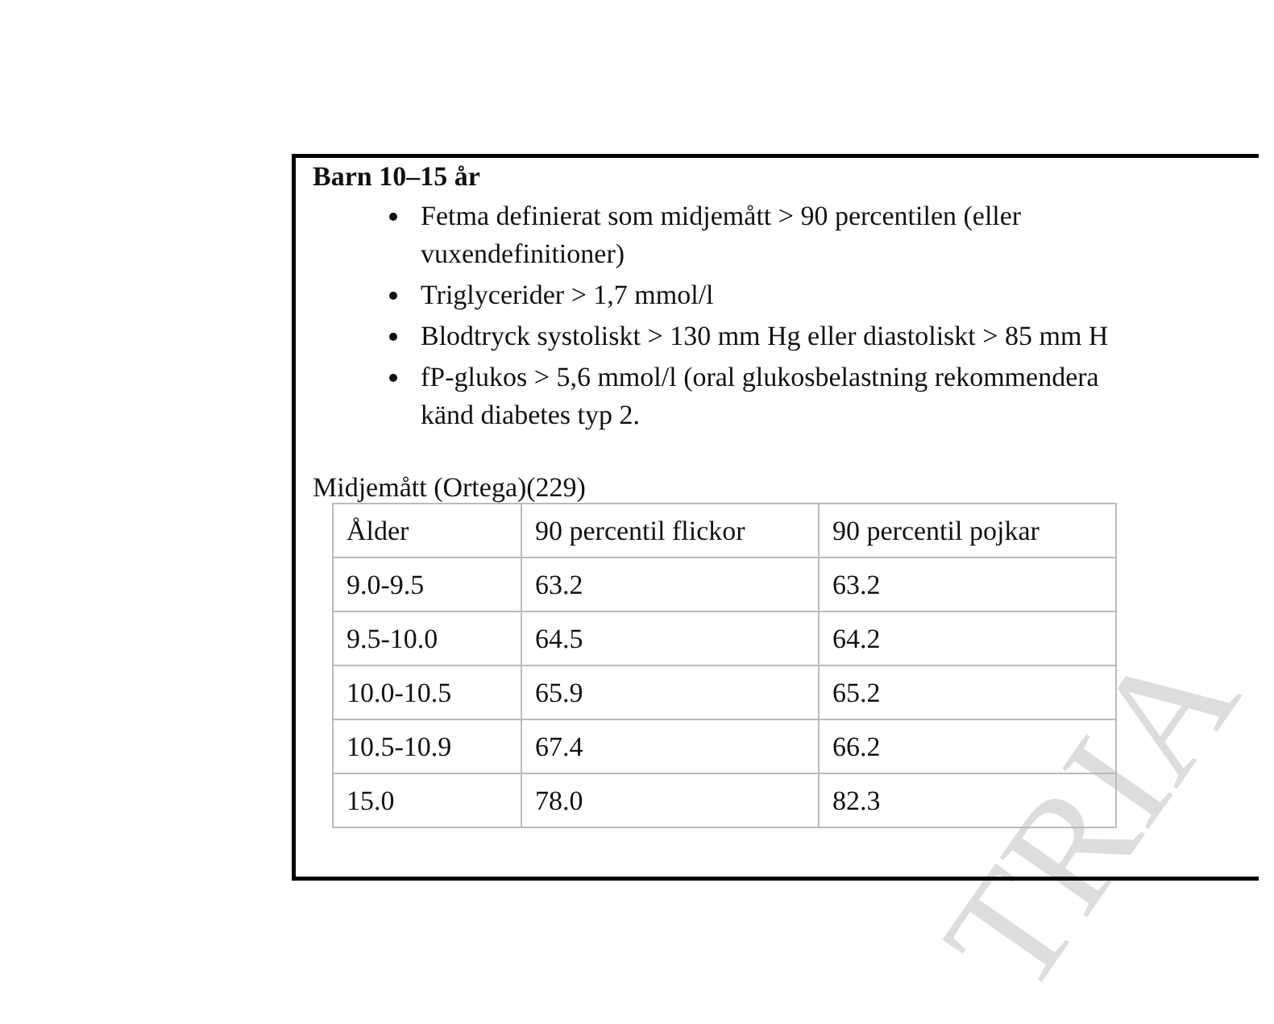TRIA
Barn 10–15 år
Fetma definierat som midjemått > 90 percentilen (eller
vuxendefinitioner)
Triglycerider > 1,7 mmol/l
Blodtryck systoliskt > 130 mm Hg eller diastoliskt > 85 mm H
fP-glukos > 5,6 mmol/l (oral glukosbelastning rekommendera
känd diabetes typ 2.
Midjemått (Ortega)(229)
| Ålder | 90 percentil flickor | 90 percentil pojkar |
| --- | --- | --- |
| 9.0-9.5 | 63.2 | 63.2 |
| 9.5-10.0 | 64.5 | 64.2 |
| 10.0-10.5 | 65.9 | 65.2 |
| 10.5-10.9 | 67.4 | 66.2 |
| 15.0 | 78.0 | 82.3 |